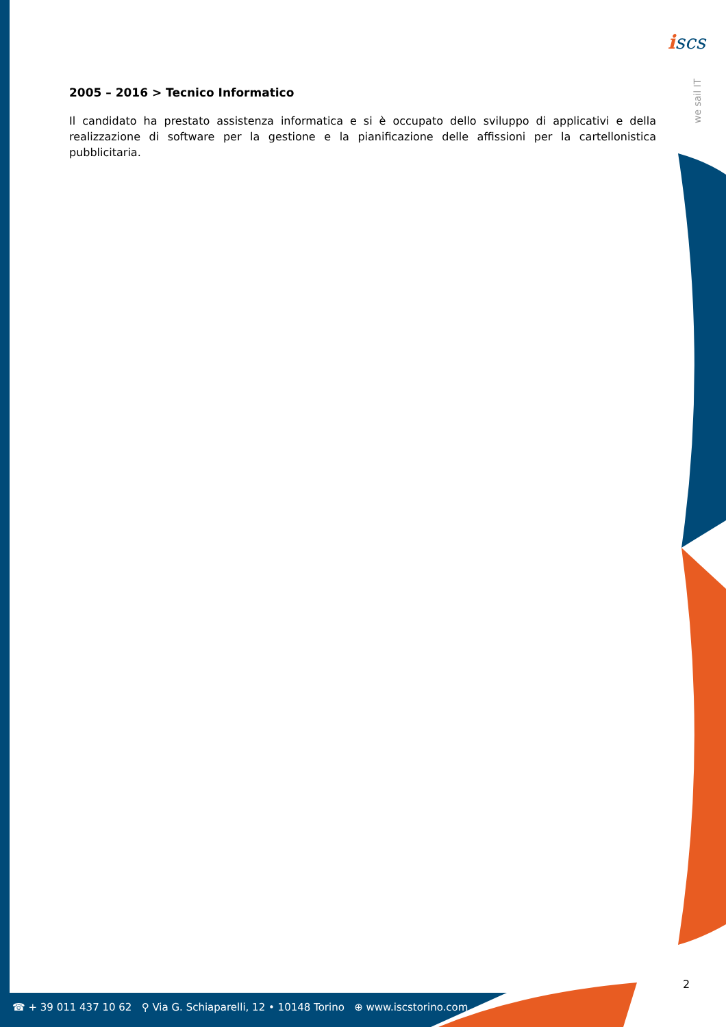iscs
we sail IT
2005 – 2016 > Tecnico Informatico
Il candidato ha prestato assistenza informatica e si è occupato dello sviluppo di applicativi e della realizzazione di software per la gestione e la pianificazione delle affissioni per la cartellonistica pubblicitaria.
2
☎ + 39 011 437 10 62 ⚲ Via G. Schiaparelli, 12 • 10148 Torino ⊕ www.iscstorino.com